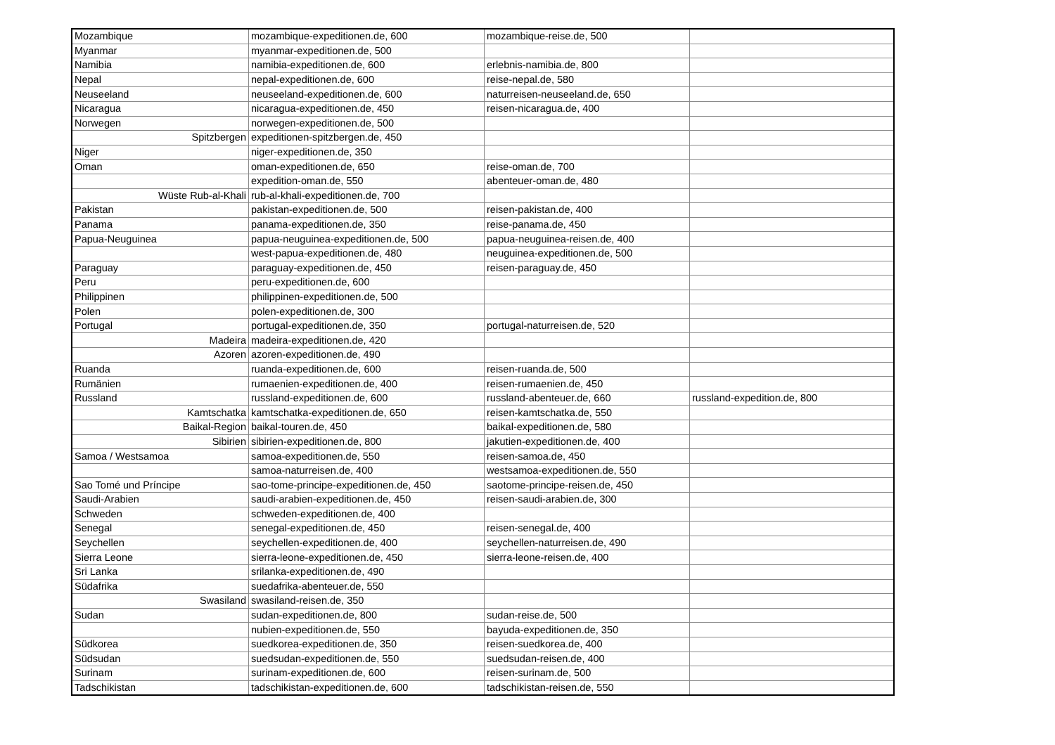| Mozambique | mozambique-expeditionen.de, 600 | mozambique-reise.de, 500 | |
| Myanmar | myanmar-expeditionen.de, 500 | | |
| Namibia | namibia-expeditionen.de, 600 | erlebnis-namibia.de, 800 | |
| Nepal | nepal-expeditionen.de, 600 | reise-nepal.de, 580 | |
| Neuseeland | neuseeland-expeditionen.de, 600 | naturreisen-neuseeland.de, 650 | |
| Nicaragua | nicaragua-expeditionen.de, 450 | reisen-nicaragua.de, 400 | |
| Norwegen | norwegen-expeditionen.de, 500 | | |
| Spitzbergen | expeditionen-spitzbergen.de, 450 | | |
| Niger | niger-expeditionen.de, 350 | | |
| Oman | oman-expeditionen.de, 650 | reise-oman.de, 700 | |
| | expedition-oman.de, 550 | abenteuer-oman.de, 480 | |
| Wüste Rub-al-Khali | rub-al-khali-expeditionen.de, 700 | | |
| Pakistan | pakistan-expeditionen.de, 500 | reisen-pakistan.de, 400 | |
| Panama | panama-expeditionen.de, 350 | reise-panama.de, 450 | |
| Papua-Neuguinea | papua-neuguinea-expeditionen.de, 500 | papua-neuguinea-reisen.de, 400 | |
| | west-papua-expeditionen.de, 480 | neuguinea-expeditionen.de, 500 | |
| Paraguay | paraguay-expeditionen.de, 450 | reisen-paraguay.de, 450 | |
| Peru | peru-expeditionen.de, 600 | | |
| Philippinen | philippinen-expeditionen.de, 500 | | |
| Polen | polen-expeditionen.de, 300 | | |
| Portugal | portugal-expeditionen.de, 350 | portugal-naturreisen.de, 520 | |
| Madeira | madeira-expeditionen.de, 420 | | |
| Azoren | azoren-expeditionen.de, 490 | | |
| Ruanda | ruanda-expeditionen.de, 600 | reisen-ruanda.de, 500 | |
| Rumänien | rumaenien-expeditionen.de, 400 | reisen-rumaenien.de, 450 | |
| Russland | russland-expeditionen.de, 600 | russland-abenteuer.de, 660 | russland-expedition.de, 800 |
| Kamtschatka | kamtschatka-expeditionen.de, 650 | reisen-kamtschatka.de, 550 | |
| Baikal-Region | baikal-touren.de, 450 | baikal-expeditionen.de, 580 | |
| Sibirien | sibirien-expeditionen.de, 800 | jakutien-expeditionen.de, 400 | |
| Samoa / Westsamoa | samoa-expeditionen.de, 550 | reisen-samoa.de, 450 | |
| | samoa-naturreisen.de, 400 | westsamoa-expeditionen.de, 550 | |
| Sao Tomé und Príncipe | sao-tome-principe-expeditionen.de, 450 | saotome-principe-reisen.de, 450 | |
| Saudi-Arabien | saudi-arabien-expeditionen.de, 450 | reisen-saudi-arabien.de, 300 | |
| Schweden | schweden-expeditionen.de, 400 | | |
| Senegal | senegal-expeditionen.de, 450 | reisen-senegal.de, 400 | |
| Seychellen | seychellen-expeditionen.de, 400 | seychellen-naturreisen.de, 490 | |
| Sierra Leone | sierra-leone-expeditionen.de, 450 | sierra-leone-reisen.de, 400 | |
| Sri Lanka | srilanka-expeditionen.de, 490 | | |
| Südafrika | suedafrika-abenteuer.de, 550 | | |
| Swasiland | swasiland-reisen.de, 350 | | |
| Sudan | sudan-expeditionen.de, 800 | sudan-reise.de, 500 | |
| | nubien-expeditionen.de, 550 | bayuda-expeditionen.de, 350 | |
| Südkorea | suedkorea-expeditionen.de, 350 | reisen-suedkorea.de, 400 | |
| Südsudan | suedsudan-expeditionen.de, 550 | suedsudan-reisen.de, 400 | |
| Surinam | surinam-expeditionen.de, 600 | reisen-surinam.de, 500 | |
| Tadschikistan | tadschikistan-expeditionen.de, 600 | tadschikistan-reisen.de, 550 | |